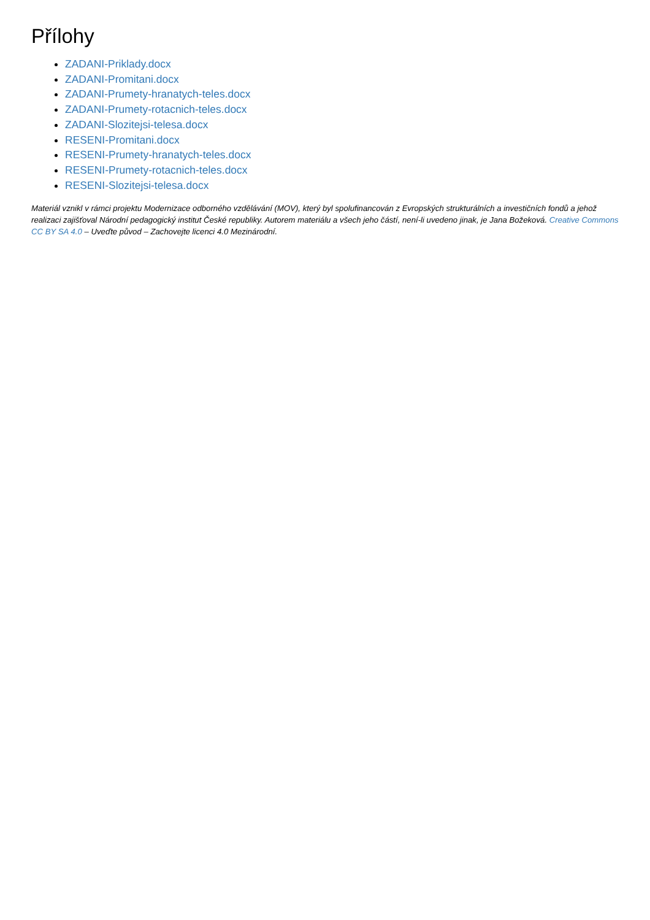Přílohy
ZADANI-Priklady.docx
ZADANI-Promitani.docx
ZADANI-Prumety-hranatych-teles.docx
ZADANI-Prumety-rotacnich-teles.docx
ZADANI-Slozitejsi-telesa.docx
RESENI-Promitani.docx
RESENI-Prumety-hranatych-teles.docx
RESENI-Prumety-rotacnich-teles.docx
RESENI-Slozitejsi-telesa.docx
Materiál vznikl v rámci projektu Modernizace odborného vzdělávání (MOV), který byl spolufinancován z Evropských strukturálních a investičních fondů a jehož realizaci zajišťoval Národní pedagogický institut České republiky. Autorem materiálu a všech jeho částí, není-li uvedeno jinak, je Jana Božeková. Creative Commons CC BY SA 4.0 – Uveďte původ – Zachovejte licenci 4.0 Mezinárodní.